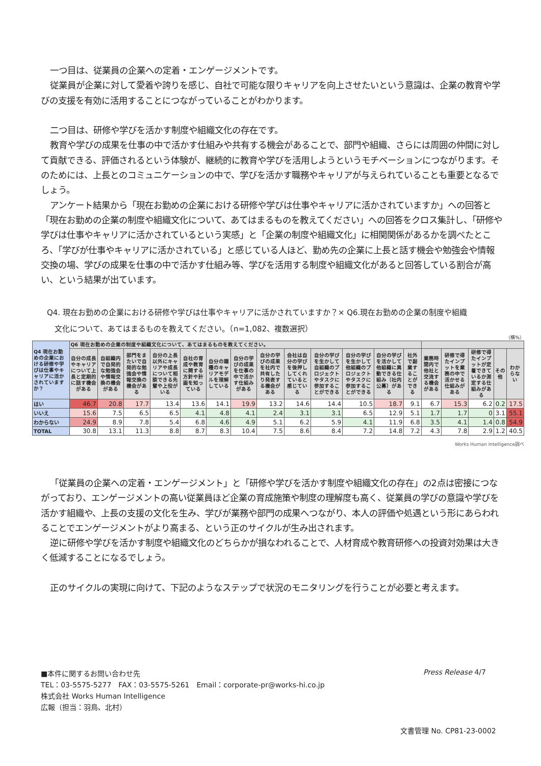一つ目は、従業員の企業への定着・エンゲージメントです。
従業員が企業に対して愛着や誇りを感じ、自社で可能な限りキャリアを向上させたいという意識は、企業の教育や学びの支援を有効に活用することにつながっていることがわかります。
二つ目は、研修や学びを活かす制度や組織文化の存在です。
教育や学びの成果を仕事の中で活かす仕組みや共有する機会があることで、部門や組織、さらには周囲の仲間に対して貢献できる、評価されるという体験が、継続的に教育や学びを活用しようというモチベーションにつながります。そのためには、上長とのコミュニケーションの中で、学びを活かす職務やキャリアが与えられていることも重要となるでしょう。
アンケート結果から「現在お勤めの企業における研修や学びは仕事やキャリアに活かされていますか」への回答と「現在お勤めの企業の制度や組織文化について、あてはまるものを教えてください」への回答をクロス集計し、「研修や学びは仕事やキャリアに活かされているという実感」と「企業の制度や組織文化」に相関関係があるかを調べたところ、「学びが仕事やキャリアに活かされている」と感じている人ほど、勤め先の企業に上長と話す機会や勉強会や情報交換の場、学びの成果を仕事の中で活かす仕組み等、学びを活用する制度や組織文化があると回答している割合が高い、という結果が出ています。
Q4. 現在お勤めの企業における研修や学びは仕事やキャリアに活かされていますか？× Q6.現在お勤めの企業の制度や組織
　文化について、あてはまるものを教えてください。（n=1,082、複数選択）
（横%）
| Q4 現在お勤めの企業における研修や学びは仕事やキャリアに活かされていますか？ | Q6 現在お勤めの企業の制度や組織文化について、あてはまるものを教えてください。 | | | | | | | | | | | | | | | | | |
| --- | --- | --- | --- | --- | --- | --- | --- | --- | --- | --- | --- | --- | --- | --- | --- | --- | --- | --- |
| | 自分の成長やキャリアについて上長と定期的に話す機会がある | 自組織内で自発的な勉強会や情報交換の機会がある | 部門をまたいで自発的な勉強会や情報交換の機会がある | 自分の上長以外にキャリアや成長について相談できる先輩や上役がいる | 自社の育成や教育に関する方針や計画を知っている | 自分の職種のキャリアモデルを理解している | 自分の学びの成果を仕事の中で活かす仕組みがある | 自分の学びの成果を社内で共有した り発表する機会がある | 会社は自分の学びを後押ししてくれていると感じている | 自分の学びを生かして自組織のプロジェクトやタスクに参加することができる | 自分の学びを生かして他組織のプロジェクトやタスクに参加することができる | 自分の学びを活かして他組織に異動できる仕組み（社内公募）がある | 社外で副業することができる | 業務時間内で他社と交流する機会がある | 研修で得たインプットを業務の中で活かせる仕組みがある | 研修で得たインプットが定着できているか測定する仕組みがある | その他 | わからない |
| はい | 46.7 | 20.8 | 17.7 | 13.4 | 13.6 | 14.1 | 19.9 | 13.2 | 14.6 | 14.4 | 10.5 | 18.7 | 9.1 | 6.7 | 15.3 | 6.2 | 0.2 | 17.5 |
| いいえ | 15.6 | 7.5 | 6.5 | 6.5 | 4.1 | 4.8 | 4.1 | 2.4 | 3.1 | 3.1 | 6.5 | 12.9 | 5.1 | 1.7 | 1.7 | 0 | 3.1 | 55.1 |
| わからない | 24.9 | 8.9 | 7.8 | 5.4 | 6.8 | 4.6 | 4.9 | 5.1 | 6.2 | 5.9 | 4.1 | 11.9 | 6.8 | 3.5 | 4.1 | 1.4 | 0.8 | 54.9 |
| TOTAL | 30.8 | 13.1 | 11.3 | 8.8 | 8.7 | 8.3 | 10.4 | 7.5 | 8.6 | 8.4 | 7.2 | 14.8 | 7.2 | 4.3 | 7.8 | 2.9 | 1.2 | 40.5 |
Works Human Intelligence調べ
「従業員の企業への定着・エンゲージメント」と「研修や学びを活かす制度や組織文化の存在」の2点は密接につながっており、エンゲージメントの高い従業員ほど企業の育成施策や制度の理解度も高く、従業員の学びの意識や学びを活かす組織や、上長の支援の文化を生み、学びが業務や部門の成果へつながり、本人の評価や処遇という形にあらわれることでエンゲージメントがより高まる、という正のサイクルが生み出されます。
逆に研修や学びを活かす制度や組織文化のどちらかが損なわれることで、人材育成や教育研修への投資対効果は大きく低減することになるでしょう。
正のサイクルの実現に向けて、下記のようなステップで状況のモニタリングを行うことが必要と考えます。
■本件に関するお問い合わせ先
TEL：03-5575-5277　FAX：03-5575-5261　Email：corporate-pr@works-hi.co.jp
株式会社 Works Human Intelligence
広報（担当：羽鳥、北村）
Press Release 4/7
文書管理 No. CP81-23-0002